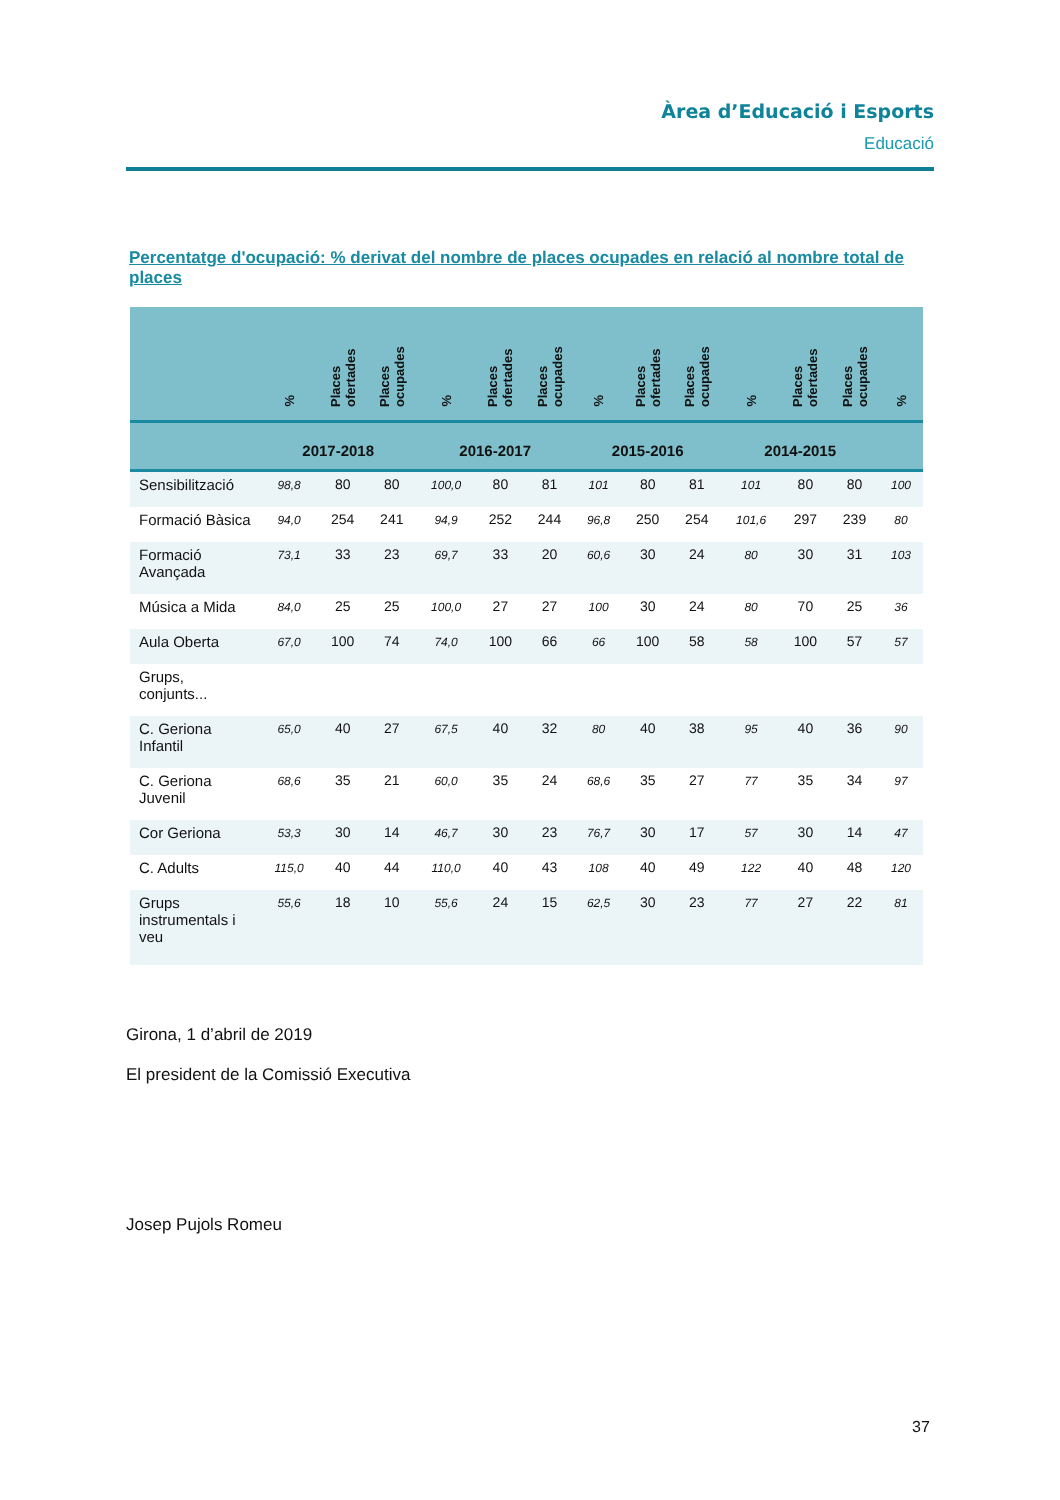Àrea d’Educació i Esports
Educació
Percentatge d'ocupació: % derivat del nombre de places ocupades en relació al nombre total de places
| | % | Places ofertades | Places ocupades | % | Places ofertades | Places ocupades | % | Places ofertades | Places ocupades | % | Places ofertades | Places ocupades | % |
| --- | --- | --- | --- | --- | --- | --- | --- | --- | --- | --- | --- | --- | --- |
| | 2017-2018 | | | 2016-2017 | | | 2015-2016 | | | 2014-2015 | | | |
| Sensibilització | 98,8 | 80 | 80 | 100,0 | 80 | 81 | 101 | 80 | 81 | 101 | 80 | 80 | 100 |
| Formació Bàsica | 94,0 | 254 | 241 | 94,9 | 252 | 244 | 96,8 | 250 | 254 | 101,6 | 297 | 239 | 80 |
| Formació Avançada | 73,1 | 33 | 23 | 69,7 | 33 | 20 | 60,6 | 30 | 24 | 80 | 30 | 31 | 103 |
| Música a Mida | 84,0 | 25 | 25 | 100,0 | 27 | 27 | 100 | 30 | 24 | 80 | 70 | 25 | 36 |
| Aula Oberta | 67,0 | 100 | 74 | 74,0 | 100 | 66 | 66 | 100 | 58 | 58 | 100 | 57 | 57 |
| Grups, conjunts... | | | | | | | | | | | | | |
| C. Geriona Infantil | 65,0 | 40 | 27 | 67,5 | 40 | 32 | 80 | 40 | 38 | 95 | 40 | 36 | 90 |
| C. Geriona Juvenil | 68,6 | 35 | 21 | 60,0 | 35 | 24 | 68,6 | 35 | 27 | 77 | 35 | 34 | 97 |
| Cor Geriona | 53,3 | 30 | 14 | 46,7 | 30 | 23 | 76,7 | 30 | 17 | 57 | 30 | 14 | 47 |
| C. Adults | 115,0 | 40 | 44 | 110,0 | 40 | 43 | 108 | 40 | 49 | 122 | 40 | 48 | 120 |
| Grups instrumentals i veu | 55,6 | 18 | 10 | 55,6 | 24 | 15 | 62,5 | 30 | 23 | 77 | 27 | 22 | 81 |
Girona, 1 d’abril de 2019
El president de la Comissió Executiva
Josep Pujols Romeu
37